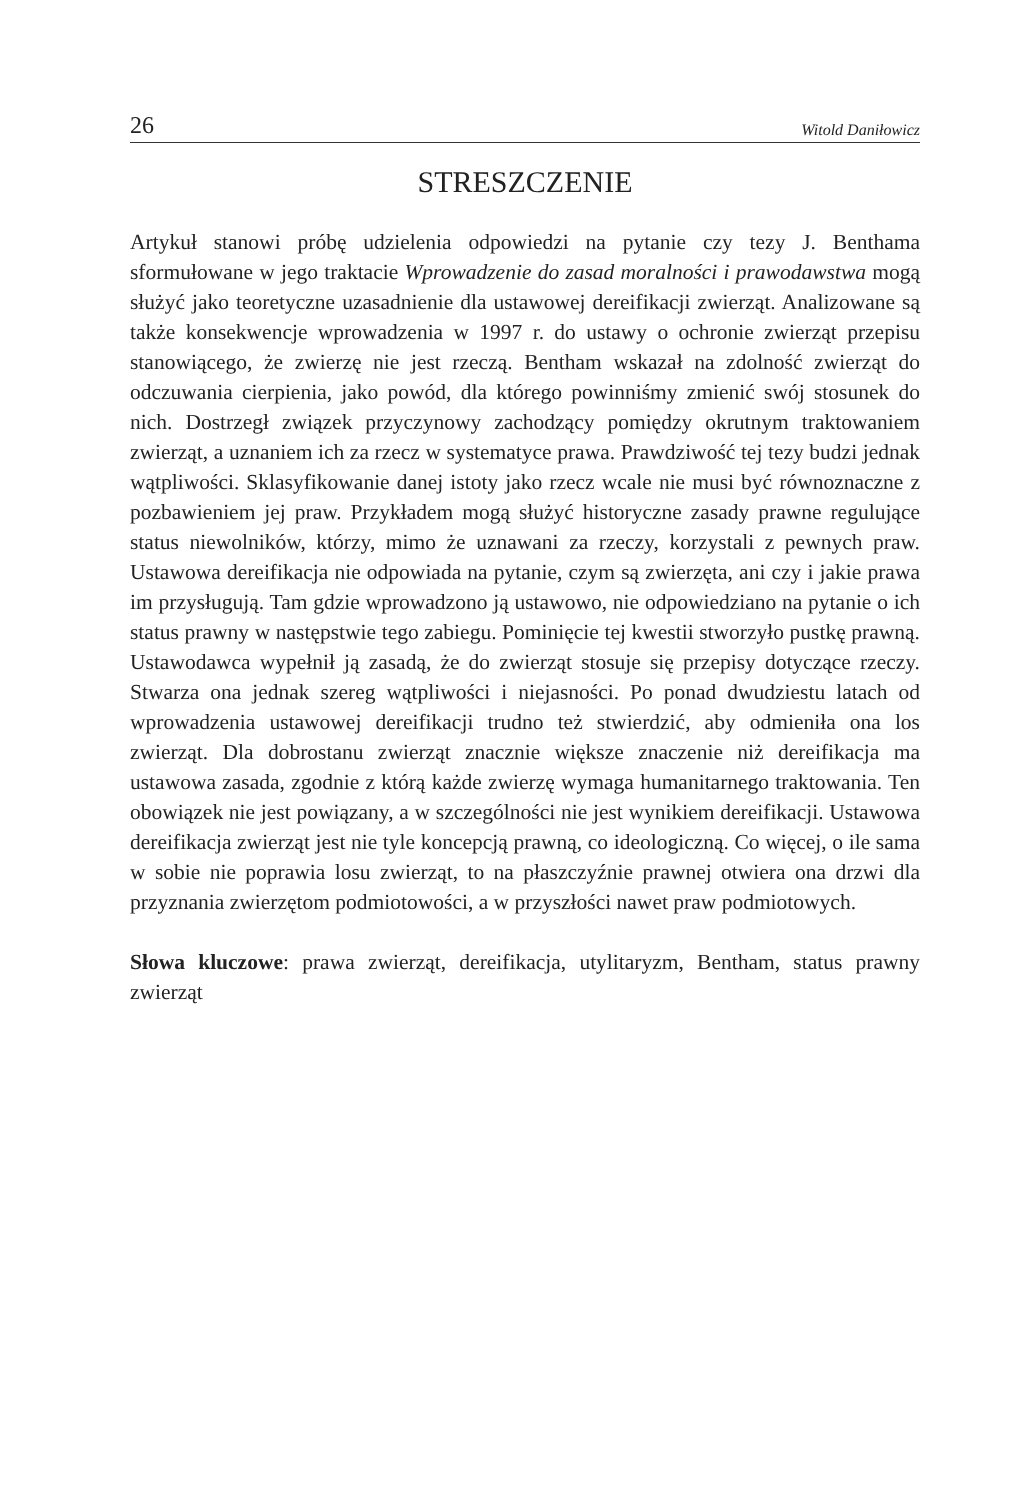26 Witold Daniłowicz
STRESZCZENIE
Artykuł stanowi próbę udzielenia odpowiedzi na pytanie czy tezy J. Benthama sformułowane w jego traktacie Wprowadzenie do zasad moralności i prawodawstwa mogą służyć jako teoretyczne uzasadnienie dla ustawowej dereifikacji zwierząt. Analizowane są także konsekwencje wprowadzenia w 1997 r. do ustawy o ochronie zwierząt przepisu stanowiącego, że zwierzę nie jest rzeczą. Bentham wskazał na zdolność zwierząt do odczuwania cierpienia, jako powód, dla którego powinniśmy zmienić swój stosunek do nich. Dostrzegł związek przyczynowy zachodzący pomiędzy okrutnym traktowaniem zwierząt, a uznaniem ich za rzecz w systematyce prawa. Prawdziwość tej tezy budzi jednak wątpliwości. Sklasyfikowanie danej istoty jako rzecz wcale nie musi być równoznaczne z pozbawieniem jej praw. Przykładem mogą służyć historyczne zasady prawne regulujące status niewolników, którzy, mimo że uznawani za rzeczy, korzystali z pewnych praw. Ustawowa dereifikacja nie odpowiada na pytanie, czym są zwierzęta, ani czy i jakie prawa im przysługują. Tam gdzie wprowadzono ją ustawowo, nie odpowiedziano na pytanie o ich status prawny w następstwie tego zabiegu. Pominięcie tej kwestii stworzyło pustkę prawną. Ustawodawca wypełnił ją zasadą, że do zwierząt stosuje się przepisy dotyczące rzeczy. Stwarza ona jednak szereg wątpliwości i niejasności. Po ponad dwudziestu latach od wprowadzenia ustawowej dereifikacji trudno też stwierdzić, aby odmieniła ona los zwierząt. Dla dobrostanu zwierząt znacznie większe znaczenie niż dereifikacja ma ustawowa zasada, zgodnie z którą każde zwierzę wymaga humanitarnego traktowania. Ten obowiązek nie jest powiązany, a w szczególności nie jest wynikiem dereifikacji. Ustawowa dereifikacja zwierząt jest nie tyle koncepcją prawną, co ideologiczną. Co więcej, o ile sama w sobie nie poprawia losu zwierząt, to na płaszczyźnie prawnej otwiera ona drzwi dla przyznania zwierzętom podmiotowości, a w przyszłości nawet praw podmiotowych.
Słowa kluczowe: prawa zwierząt, dereifikacja, utylitaryzm, Bentham, status prawny zwierząt